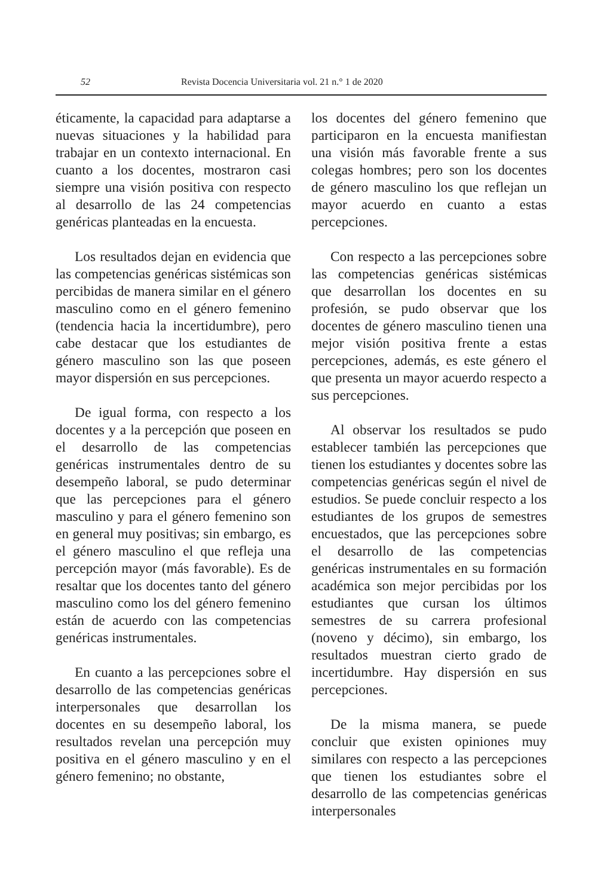52 Revista Docencia Universitaria vol. 21 n.° 1 de 2020
éticamente, la capacidad para adaptarse a nuevas situaciones y la habilidad para trabajar en un contexto internacional. En cuanto a los docentes, mostraron casi siempre una visión positiva con respecto al desarrollo de las 24 competencias genéricas planteadas en la encuesta.
Los resultados dejan en evidencia que las competencias genéricas sistémicas son percibidas de manera similar en el género masculino como en el género femenino (tendencia hacia la incertidumbre), pero cabe destacar que los estudiantes de género masculino son las que poseen mayor dispersión en sus percepciones.
De igual forma, con respecto a los docentes y a la percepción que poseen en el desarrollo de las competencias genéricas instrumentales dentro de su desempeño laboral, se pudo determinar que las percepciones para el género masculino y para el género femenino son en general muy positivas; sin embargo, es el género masculino el que refleja una percepción mayor (más favorable). Es de resaltar que los docentes tanto del género masculino como los del género femenino están de acuerdo con las competencias genéricas instrumentales.
En cuanto a las percepciones sobre el desarrollo de las competencias genéricas interpersonales que desarrollan los docentes en su desempeño laboral, los resultados revelan una percepción muy positiva en el género masculino y en el género femenino; no obstante,
los docentes del género femenino que participaron en la encuesta manifiestan una visión más favorable frente a sus colegas hombres; pero son los docentes de género masculino los que reflejan un mayor acuerdo en cuanto a estas percepciones.
Con respecto a las percepciones sobre las competencias genéricas sistémicas que desarrollan los docentes en su profesión, se pudo observar que los docentes de género masculino tienen una mejor visión positiva frente a estas percepciones, además, es este género el que presenta un mayor acuerdo respecto a sus percepciones.
Al observar los resultados se pudo establecer también las percepciones que tienen los estudiantes y docentes sobre las competencias genéricas según el nivel de estudios. Se puede concluir respecto a los estudiantes de los grupos de semestres encuestados, que las percepciones sobre el desarrollo de las competencias genéricas instrumentales en su formación académica son mejor percibidas por los estudiantes que cursan los últimos semestres de su carrera profesional (noveno y décimo), sin embargo, los resultados muestran cierto grado de incertidumbre. Hay dispersión en sus percepciones.
De la misma manera, se puede concluir que existen opiniones muy similares con respecto a las percepciones que tienen los estudiantes sobre el desarrollo de las competencias genéricas interpersonales